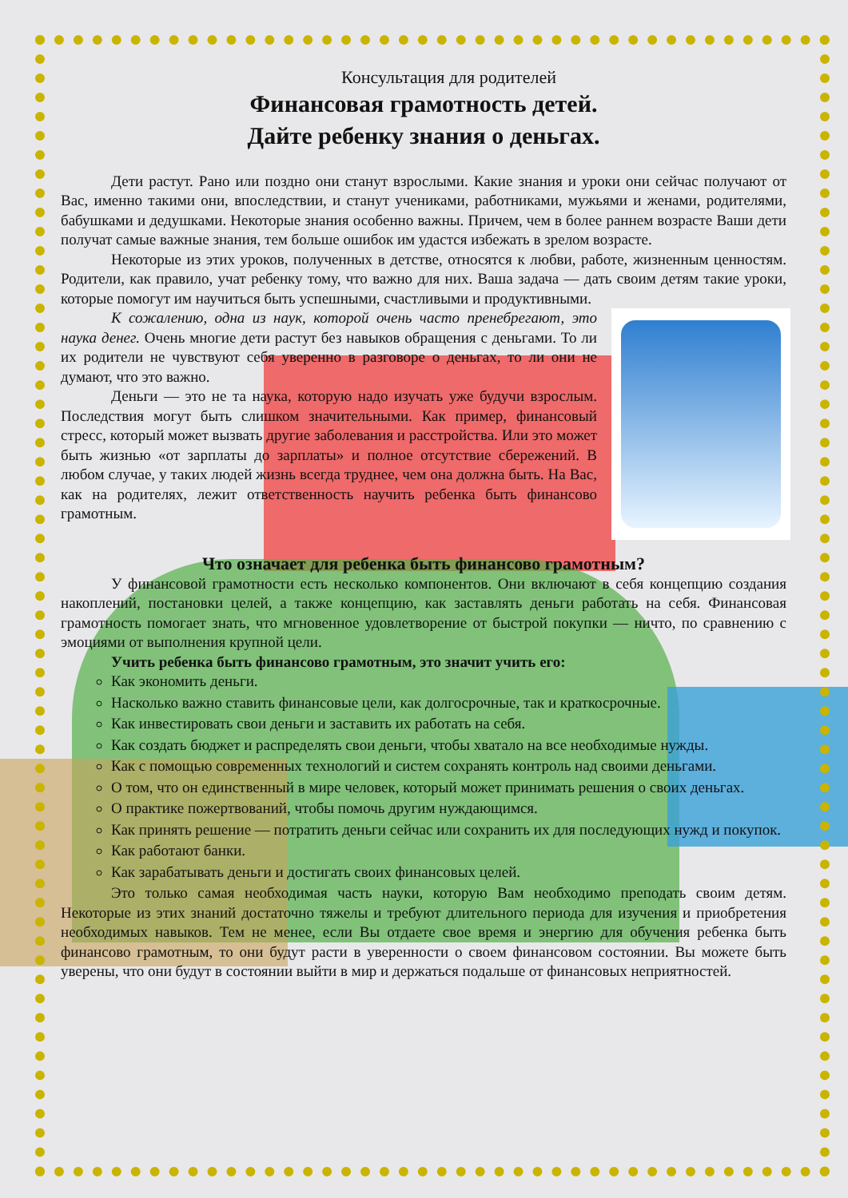Консультация для родителей
Финансовая грамотность детей.
Дайте ребенку знания о деньгах.
Дети растут. Рано или поздно они станут взрослыми. Какие знания и уроки они сейчас получают от Вас, именно такими они, впоследствии, и станут учениками, работниками, мужьями и женами, родителями, бабушками и дедушками. Некоторые знания особенно важны. Причем, чем в более раннем возрасте Ваши дети получат самые важные знания, тем больше ошибок им удастся избежать в зрелом возрасте.
Некоторые из этих уроков, полученных в детстве, относятся к любви, работе, жизненным ценностям. Родители, как правило, учат ребенку тому, что важно для них. Ваша задача — дать своим детям такие уроки, которые помогут им научиться быть успешными, счастливыми и продуктивными.
К сожалению, одна из наук, которой очень часто пренебрегают, это наука денег. Очень многие дети растут без навыков обращения с деньгами. То ли их родители не чувствуют себя уверенно в разговоре о деньгах, то ли они не думают, что это важно.
Деньги — это не та наука, которую надо изучать уже будучи взрослым. Последствия могут быть слишком значительными. Как пример, финансовый стресс, который может вызвать другие заболевания и расстройства. Или это может быть жизнью «от зарплаты до зарплаты» и полное отсутствие сбережений. В любом случае, у таких людей жизнь всегда труднее, чем она должна быть. На Вас, как на родителях, лежит ответственность научить ребенка быть финансово грамотным.
Что означает для ребенка быть финансово грамотным?
У финансовой грамотности есть несколько компонентов. Они включают в себя концепцию создания накоплений, постановки целей, а также концепцию, как заставлять деньги работать на себя. Финансовая грамотность помогает знать, что мгновенное удовлетворение от быстрой покупки — ничто, по сравнению с эмоциями от выполнения крупной цели.
Учить ребенка быть финансово грамотным, это значит учить его:
Как экономить деньги.
Насколько важно ставить финансовые цели, как долгосрочные, так и краткосрочные.
Как инвестировать свои деньги и заставить их работать на себя.
Как создать бюджет и распределять свои деньги, чтобы хватало на все необходимые нужды.
Как с помощью современных технологий и систем сохранять контроль над своими деньгами.
О том, что он единственный в мире человек, который может принимать решения о своих деньгах.
О практике пожертвований, чтобы помочь другим нуждающимся.
Как принять решение — потратить деньги сейчас или сохранить их для последующих нужд и покупок.
Как работают банки.
Как зарабатывать деньги и достигать своих финансовых целей.
Это только самая необходимая часть науки, которую Вам необходимо преподать своим детям. Некоторые из этих знаний достаточно тяжелы и требуют длительного периода для изучения и приобретения необходимых навыков. Тем не менее, если Вы отдаете свое время и энергию для обучения ребенка быть финансово грамотным, то они будут расти в уверенности о своем финансовом состоянии. Вы можете быть уверены, что они будут в состоянии выйти в мир и держаться подальше от финансовых неприятностей.